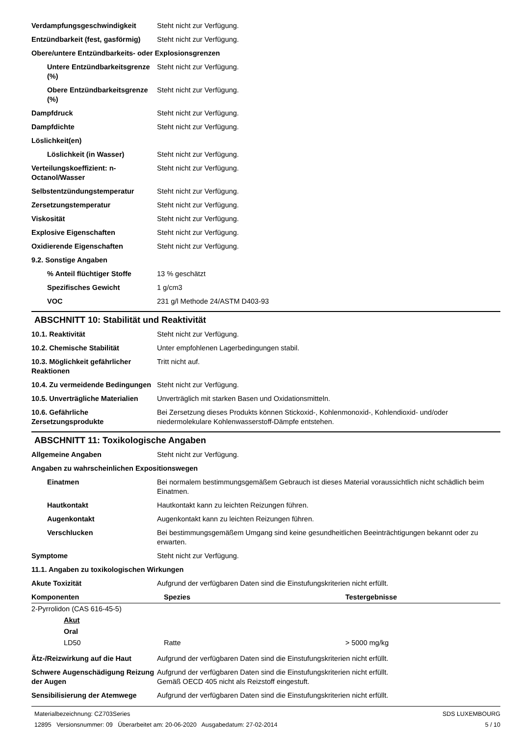| Verdampfungsgeschwindigkeit | Steht nicht zur Verfügung. |
| Entzündbarkeit (fest, gasförmig) | Steht nicht zur Verfügung. |
| Obere/untere Entzündbarkeits- oder Explosionsgrenzen | |
| Untere Entzündbarkeitsgrenze (%) | Steht nicht zur Verfügung. |
| Obere Entzündbarkeitsgrenze (%) | Steht nicht zur Verfügung. |
| Dampfdruck | Steht nicht zur Verfügung. |
| Dampfdichte | Steht nicht zur Verfügung. |
| Löslichkeit(en) | |
| Löslichkeit (in Wasser) | Steht nicht zur Verfügung. |
| Verteilungskoeffizient: n-Octanol/Wasser | Steht nicht zur Verfügung. |
| Selbstentzündungstemperatur | Steht nicht zur Verfügung. |
| Zersetzungstemperatur | Steht nicht zur Verfügung. |
| Viskosität | Steht nicht zur Verfügung. |
| Explosive Eigenschaften | Steht nicht zur Verfügung. |
| Oxidierende Eigenschaften | Steht nicht zur Verfügung. |
| 9.2. Sonstige Angaben | |
| % Anteil flüchtiger Stoffe | 13 % geschätzt |
| Spezifisches Gewicht | 1 g/cm3 |
| VOC | 231 g/l Methode 24/ASTM D403-93 |
ABSCHNITT 10: Stabilität und Reaktivität
| 10.1. Reaktivität | Steht nicht zur Verfügung. |
| 10.2. Chemische Stabilität | Unter empfohlenen Lagerbedingungen stabil. |
| 10.3. Möglichkeit gefährlicher Reaktionen | Tritt nicht auf. |
| 10.4. Zu vermeidende Bedingungen | Steht nicht zur Verfügung. |
| 10.5. Unverträgliche Materialien | Unverträglich mit starken Basen und Oxidationsmitteln. |
| 10.6. Gefährliche Zersetzungsprodukte | Bei Zersetzung dieses Produkts können Stickoxid-, Kohlenmonoxid-, Kohlendioxid- und/oder niedermolekulare Kohlenwasserstoff-Dämpfe entstehen. |
ABSCHNITT 11: Toxikologische Angaben
| Allgemeine Angaben | Steht nicht zur Verfügung. |
| Angaben zu wahrscheinlichen Expositionswegen | |
| Einatmen | Bei normalem bestimmungsgemäßem Gebrauch ist dieses Material voraussichtlich nicht schädlich beim Einatmen. |
| Hautkontakt | Hautkontakt kann zu leichten Reizungen führen. |
| Augenkontakt | Augenkontakt kann zu leichten Reizungen führen. |
| Verschlucken | Bei bestimmungsgemäßem Umgang sind keine gesundheitlichen Beeinträchtigungen bekannt oder zu erwarten. |
| Symptome | Steht nicht zur Verfügung. |
| 11.1. Angaben zu toxikologischen Wirkungen | |
| Akute Toxizität | Aufgrund der verfügbaren Daten sind die Einstufungskriterien nicht erfüllt. |
| Komponenten | Spezies | Testergebnisse |
| --- | --- | --- |
| 2-Pyrrolidon (CAS 616-45-5) | | |
| Akut | | |
| Oral | | |
| LD50 | Ratte | > 5000 mg/kg |
| Ätz-/Reizwirkung auf die Haut | Aufgrund der verfügbaren Daten sind die Einstufungskriterien nicht erfüllt. |
| Schwere Augenschädigung Reizung der Augen | Aufgrund der verfügbaren Daten sind die Einstufungskriterien nicht erfüllt. Gemäß OECD 405 nicht als Reizstoff eingestuft. |
| Sensibilisierung der Atemwege | Aufgrund der verfügbaren Daten sind die Einstufungskriterien nicht erfüllt. |
Materialbezeichnung: CZ703Series
12895 Versionsnummer: 09 Überarbeitet am: 20-06-2020 Ausgabedatum: 27-02-2014
SDS LUXEMBOURG
5 / 10